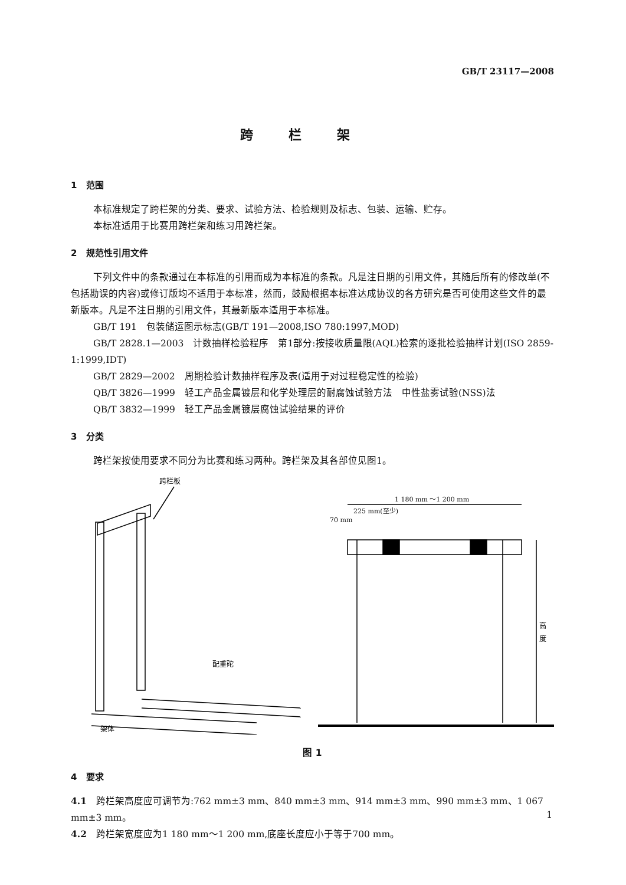GB/T 23117—2008
跨栏架
1 范围
本标准规定了跨栏架的分类、要求、试验方法、检验规则及标志、包装、运输、贮存。
本标准适用于比赛用跨栏架和练习用跨栏架。
2 规范性引用文件
下列文件中的条款通过在本标准的引用而成为本标准的条款。凡是注日期的引用文件，其随后所有的修改单(不包括勘误的内容)或修订版均不适用于本标准，然而，鼓励根据本标准达成协议的各方研究是否可使用这些文件的最新版本。凡是不注日期的引用文件，其最新版本适用于本标准。
GB/T 191　包装储运图示标志(GB/T 191—2008,ISO 780:1997,MOD)
GB/T 2828.1—2003　计数抽样检验程序　第1部分:按接收质量限(AQL)检索的逐批检验抽样计划(ISO 2859-1:1999,IDT)
GB/T 2829—2002　周期检验计数抽样程序及表(适用于对过程稳定性的检验)
QB/T 3826—1999　轻工产品金属镀层和化学处理层的耐腐蚀试验方法　中性盐雾试验(NSS)法
QB/T 3832—1999　轻工产品金属镀层腐蚀试验结果的评价
3 分类
跨栏架按使用要求不同分为比赛和练习两种。跨栏架及其各部位见图1。
跨栏板
配重砣
架体
1 180 mm ～1 200 mm
225 mm(至少)
70 mm
高
度
图 1
4 要求
4.1　跨栏架高度应可调节为:762 mm±3 mm、840 mm±3 mm、914 mm±3 mm、990 mm±3 mm、1 067 mm±3 mm。
4.2　跨栏架宽度应为1 180 mm～1 200 mm,底座长度应小于等于700 mm。
1